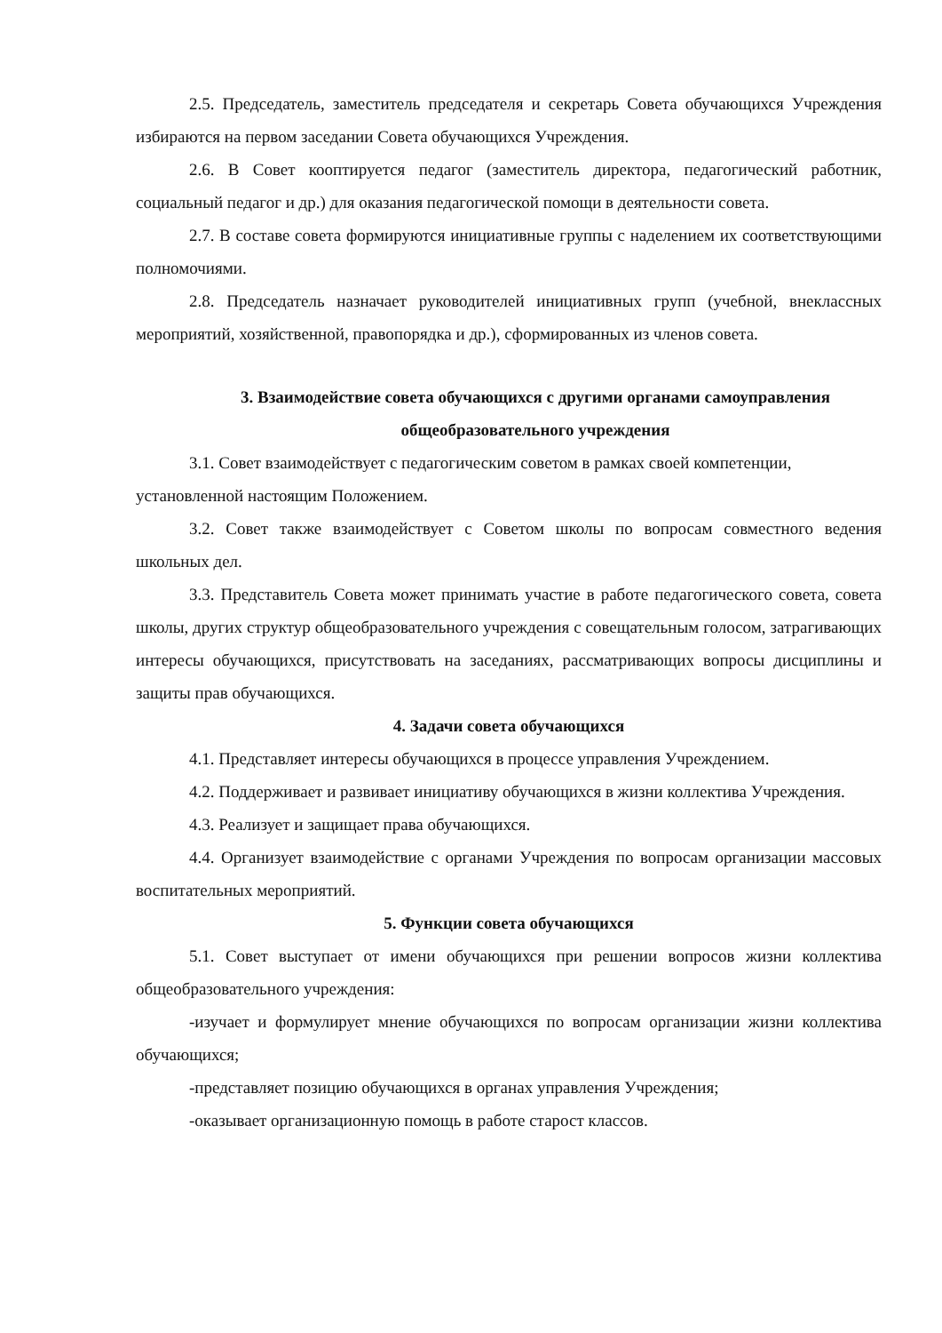2.5. Председатель, заместитель председателя и секретарь Совета обучающихся Учреждения избираются на первом заседании Совета обучающихся Учреждения.
2.6. В Совет кооптируется педагог (заместитель директора, педагогический работник, социальный педагог и др.) для оказания педагогической помощи в деятельности совета.
2.7. В составе совета формируются инициативные группы с наделением их соответствующими полномочиями.
2.8. Председатель назначает руководителей инициативных групп (учебной, внеклассных мероприятий, хозяйственной, правопорядка и др.), сформированных из членов совета.
3. Взаимодействие совета обучающихся с другими органами самоуправления общеобразовательного учреждения
3.1. Совет взаимодействует с педагогическим советом в рамках своей компетенции,
установленной настоящим Положением.
3.2. Совет также взаимодействует с Советом школы по вопросам совместного ведения школьных дел.
3.3. Представитель Совета может принимать участие в работе педагогического совета, совета школы, других структур общеобразовательного учреждения с совещательным голосом, затрагивающих интересы обучающихся, присутствовать на заседаниях, рассматривающих вопросы дисциплины и защиты прав обучающихся.
4. Задачи совета обучающихся
4.1. Представляет интересы обучающихся в процессе управления Учреждением.
4.2. Поддерживает и развивает инициативу обучающихся в жизни коллектива Учреждения.
4.3. Реализует и защищает права обучающихся.
4.4. Организует взаимодействие с органами Учреждения по вопросам организации массовых воспитательных мероприятий.
5. Функции совета обучающихся
5.1. Совет выступает от имени обучающихся при решении вопросов жизни коллектива общеобразовательного учреждения:
-изучает и формулирует мнение обучающихся по вопросам организации жизни коллектива обучающихся;
-представляет позицию обучающихся в органах управления Учреждения;
-оказывает организационную помощь в работе старост классов.